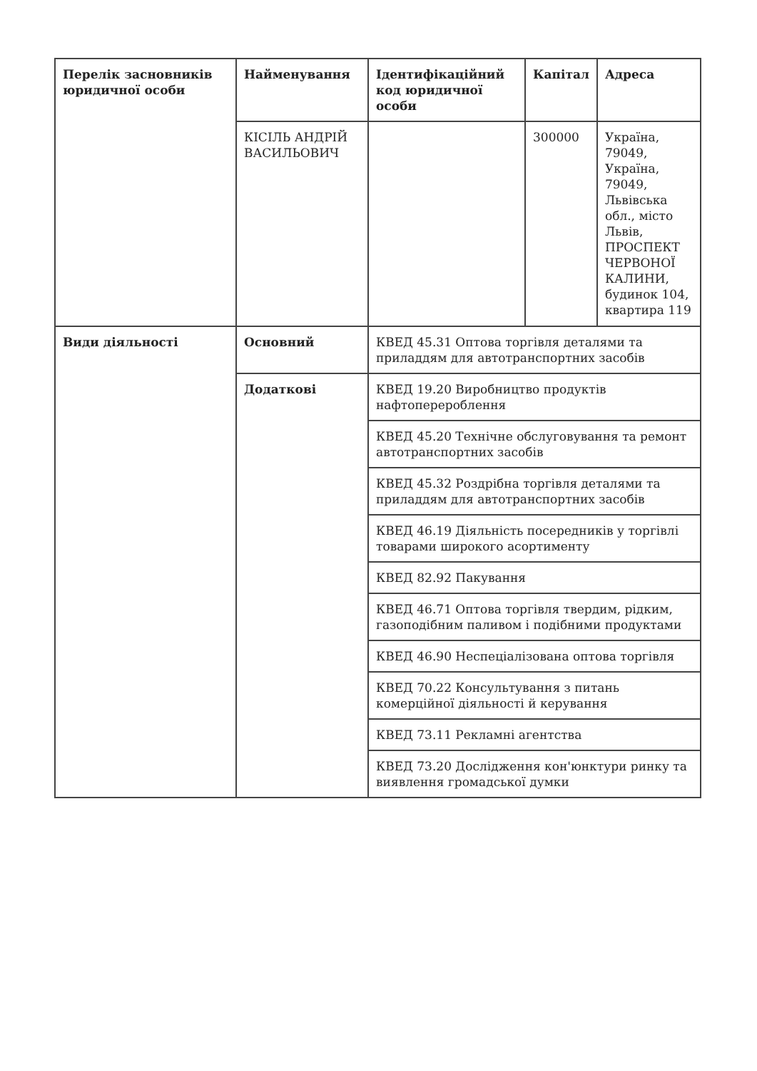| Перелік засновників юридичної особи | Найменування | Ідентифікаційний код юридичної особи | Капітал | Адреса |
| --- | --- | --- | --- | --- |
| | КІСІЛЬ АНДРІЙ ВАСИЛЬОВИЧ | | 300000 | Україна, 79049, Україна, 79049, Львівська обл., місто Львів, ПРОСПЕКТ ЧЕРВОНОЇ КАЛИНИ, будинок 104, квартира 119 |
| Види діяльності | Основний | КВЕД 45.31 Оптова торгівля деталями та приладдям для автотранспортних засобів | | |
| | Додаткові | КВЕД 19.20 Виробництво продуктів нафтоперероблення | | |
| | | КВЕД 45.20 Технічне обслуговування та ремонт автотранспортних засобів | | |
| | | КВЕД 45.32 Роздрібна торгівля деталями та приладдям для автотранспортних засобів | | |
| | | КВЕД 46.19 Діяльність посередників у торгівлі товарами широкого асортименту | | |
| | | КВЕД 82.92 Пакування | | |
| | | КВЕД 46.71 Оптова торгівля твердим, рідким, газоподібним паливом і подібними продуктами | | |
| | | КВЕД 46.90 Неспеціалізована оптова торгівля | | |
| | | КВЕД 70.22 Консультування з питань комерційної діяльності й керування | | |
| | | КВЕД 73.11 Рекламні агентства | | |
| | | КВЕД 73.20 Дослідження кон'юнктури ринку та виявлення громадської думки | | |